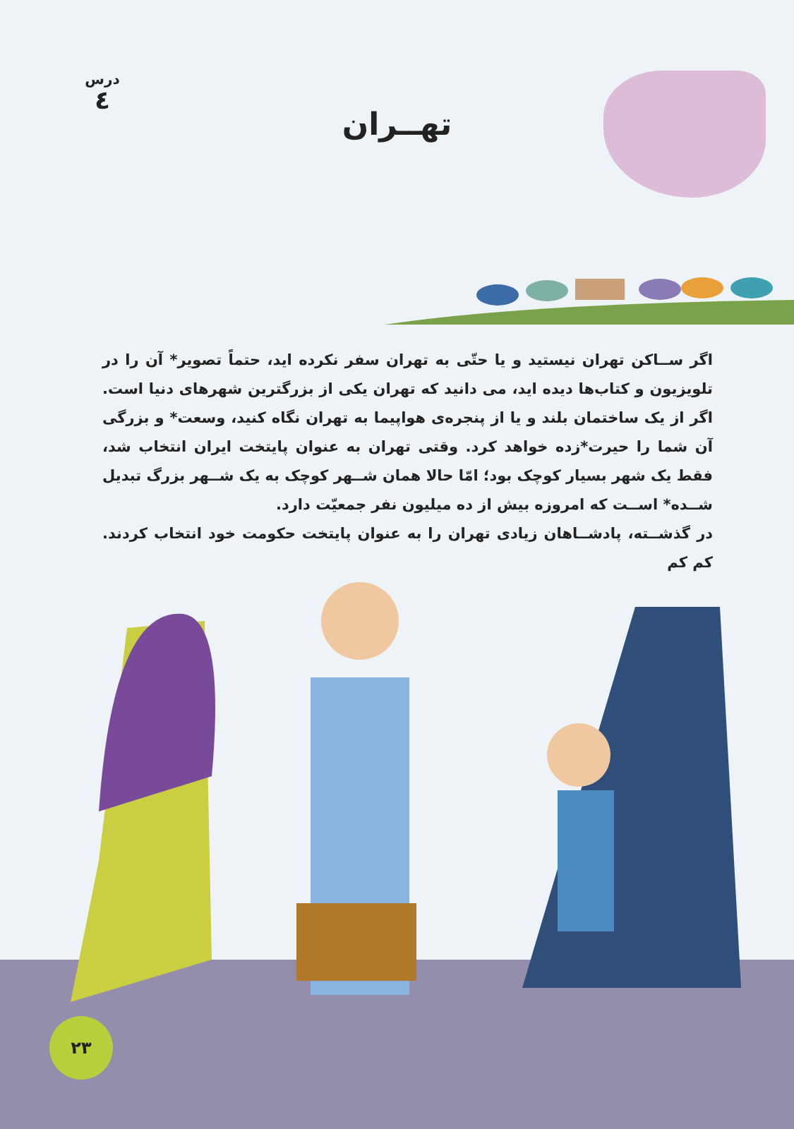درس
٤
تهــران
اگر ســاکن تهران نیستید و یا حتّی به تهران سفر نکرده اید، حتماً تصویر* آن را در تلویزیون و کتاب‌ها دیده اید، می دانید که تهران یکی از بزرگترین شهرهای دنیا است. اگر از یک ساختمان بلند و یا از پنجره‌ی هواپیما به تهران نگاه کنید، وسعت* و بزرگی آن شما را حیرت*زده خواهد کرد. وقتی تهران به عنوان پایتخت ایران انتخاب شد، فقط یک شهر بسیار کوچک بود؛ امّا حالا همان شــهر کوچک به یک شــهر بزرگ تبدیل شــده* اســت که امروزه بیش از ده میلیون نفر جمعیّت دارد.
در گذشــته، پادشــاهان زیادی تهران را به عنوان پایتخت حکومت خود انتخاب کردند. کم کم
۲۳